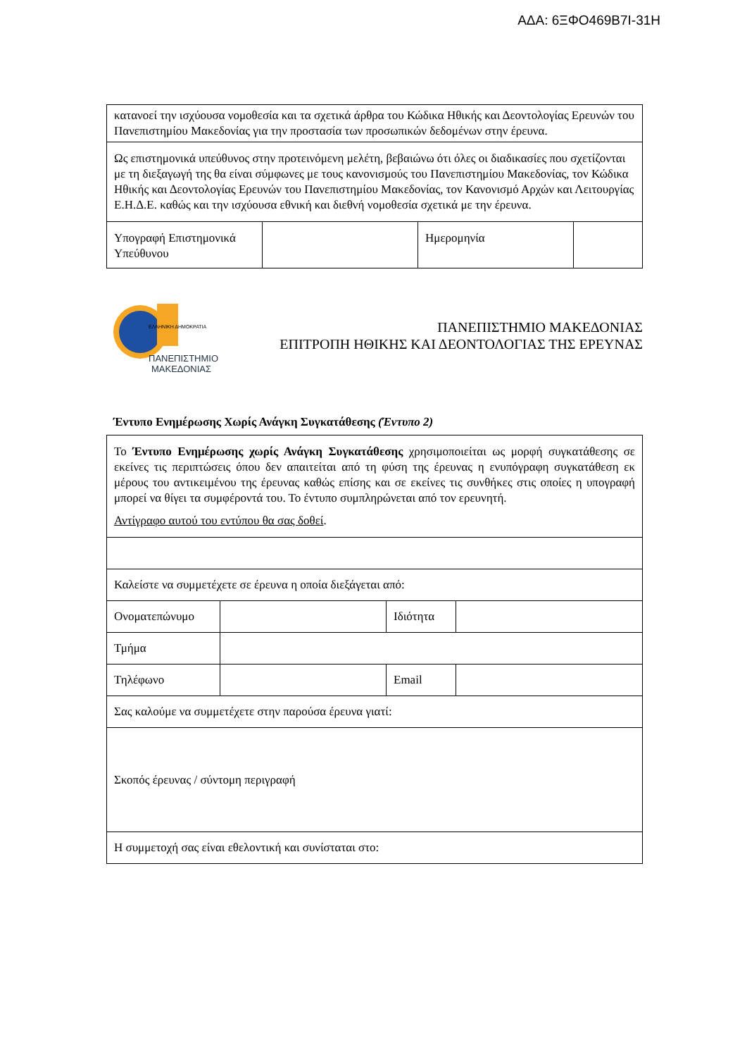ΑΔΑ: 6ΞΦΟ469Β7Ι-31Η
| κατανοεί την ισχύουσα νομοθεσία και τα σχετικά άρθρα του Κώδικα Ηθικής και Δεοντολογίας Ερευνών του Πανεπιστημίου Μακεδονίας για την προστασία των προσωπικών δεδομένων στην έρευνα. | | | |
| Ως επιστημονικά υπεύθυνος στην προτεινόμενη μελέτη, βεβαιώνω ότι όλες οι διαδικασίες που σχετίζονται με τη διεξαγωγή της θα είναι σύμφωνες με τους κανονισμούς του Πανεπιστημίου Μακεδονίας, τον Κώδικα Ηθικής και Δεοντολογίας Ερευνών του Πανεπιστημίου Μακεδονίας, τον Κανονισμό Αρχών και Λειτουργίας Ε.Η.Δ.Ε. καθώς και την ισχύουσα εθνική και διεθνή νομοθεσία σχετικά με την έρευνα. | | | |
| Υπογραφή Επιστημονικά Υπεύθυνου | | Ημερομηνία | |
ΕΛΛΗΝΙΚΗ ΔΗΜΟΚΡΑΤΙΑ
ΠΑΝΕΠΙΣΤΗΜΙΟ
ΜΑΚΕΔΟΝΙΑΣ
ΠΑΝΕΠΙΣΤΗΜΙΟ ΜΑΚΕΔΟΝΙΑΣ
ΕΠΙΤΡΟΠΗ ΗΘΙΚΗΣ ΚΑΙ ΔΕΟΝΤΟΛΟΓΙΑΣ ΤΗΣ ΕΡΕΥΝΑΣ
Έντυπο Ενημέρωσης Χωρίς Ανάγκη Συγκατάθεσης (Έντυπο 2)
| Το Έντυπο Ενημέρωσης χωρίς Ανάγκη Συγκατάθεσης χρησιμοποιείται ως μορφή συγκατάθεσης σε εκείνες τις περιπτώσεις όπου δεν απαιτείται από τη φύση της έρευνας η ενυπόγραφη συγκατάθεση εκ μέρους του αντικειμένου της έρευνας καθώς επίσης και σε εκείνες τις συνθήκες στις οποίες η υπογραφή μπορεί να θίγει τα συμφέροντά του. Το έντυπο συμπληρώνεται από τον ερευνητή. Αντίγραφο αυτού του εντύπου θα σας δοθεί . | | | |
| Καλείστε να συμμετέχετε σε έρευνα η οποία διεξάγεται από: | | | |
| Ονοματεπώνυμο | | Ιδιότητα | |
| Τμήμα | | | |
| Τηλέφωνο | | Email | |
| Σας καλούμε να συμμετέχετε στην παρούσα έρευνα γιατί: | | | |
| Σκοπός έρευνας / σύντομη περιγραφή | | | |
| Η συμμετοχή σας είναι εθελοντική και συνίσταται στο: | | | |